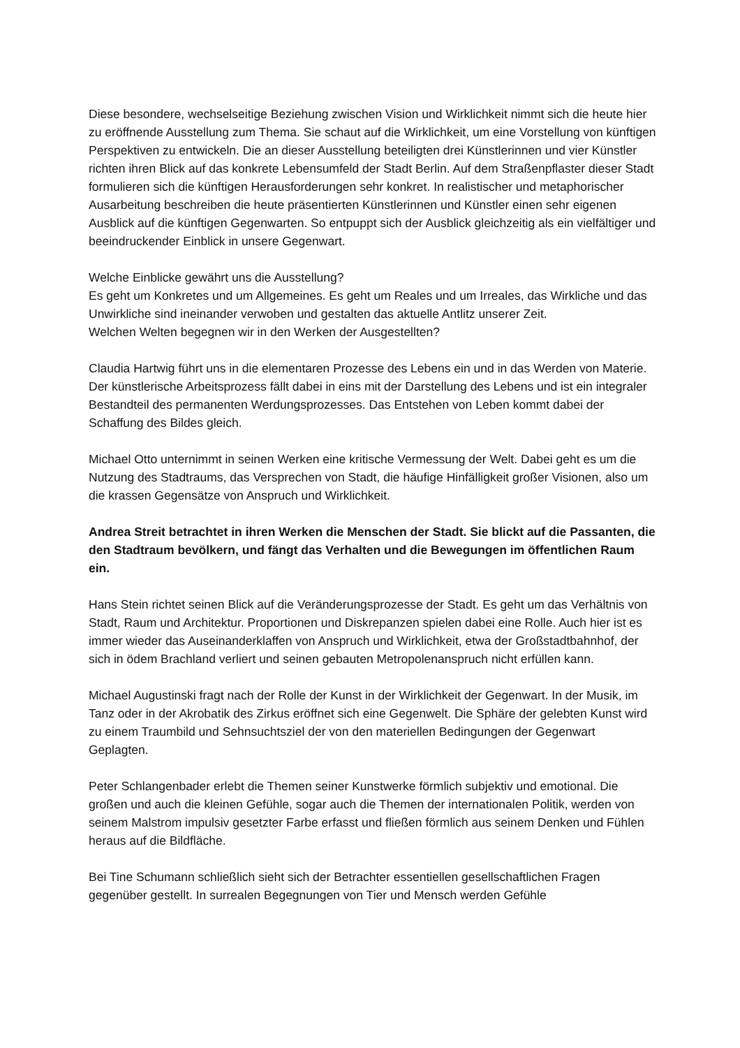Diese besondere, wechselseitige Beziehung zwischen Vision und Wirklichkeit nimmt sich die heute hier zu eröffnende Ausstellung zum Thema. Sie schaut auf die Wirklichkeit, um eine Vorstellung von künftigen Perspektiven zu entwickeln. Die an dieser Ausstellung beteiligten drei Künstlerinnen und vier Künstler richten ihren Blick auf das konkrete Lebensumfeld der Stadt Berlin. Auf dem Straßenpflaster dieser Stadt formulieren sich die künftigen Herausforderungen sehr konkret. In realistischer und metaphorischer Ausarbeitung beschreiben die heute präsentierten Künstlerinnen und Künstler einen sehr eigenen Ausblick auf die künftigen Gegenwarten. So entpuppt sich der Ausblick gleichzeitig als ein vielfältiger und beeindruckender Einblick in unsere Gegenwart.
Welche Einblicke gewährt uns die Ausstellung?
Es geht um Konkretes und um Allgemeines. Es geht um Reales und um Irreales, das Wirkliche und das Unwirkliche sind ineinander verwoben und gestalten das aktuelle Antlitz unserer Zeit.
Welchen Welten begegnen wir in den Werken der Ausgestellten?
Claudia Hartwig führt uns in die elementaren Prozesse des Lebens ein und in das Werden von Materie. Der künstlerische Arbeitsprozess fällt dabei in eins mit der Darstellung des Lebens und ist ein integraler Bestandteil des permanenten Werdungsprozesses. Das Entstehen von Leben kommt dabei der Schaffung des Bildes gleich.
Michael Otto unternimmt in seinen Werken eine kritische Vermessung der Welt. Dabei geht es um die Nutzung des Stadtraums, das Versprechen von Stadt, die häufige Hinfälligkeit großer Visionen, also um die krassen Gegensätze von Anspruch und Wirklichkeit.
Andrea Streit betrachtet in ihren Werken die Menschen der Stadt. Sie blickt auf die Passanten, die den Stadtraum bevölkern, und fängt das Verhalten und die Bewegungen im öffentlichen Raum ein.
Hans Stein richtet seinen Blick auf die Veränderungsprozesse der Stadt. Es geht um das Verhältnis von Stadt, Raum und Architektur. Proportionen und Diskrepanzen spielen dabei eine Rolle. Auch hier ist es immer wieder das Auseinanderklaffen von Anspruch und Wirklichkeit, etwa der Großstadtbahnhof, der sich in ödem Brachland verliert und seinen gebauten Metropolenanspruch nicht erfüllen kann.
Michael Augustinski fragt nach der Rolle der Kunst in der Wirklichkeit der Gegenwart. In der Musik, im Tanz oder in der Akrobatik des Zirkus eröffnet sich eine Gegenwelt. Die Sphäre der gelebten Kunst wird zu einem Traumbild und Sehnsuchtsziel der von den materiellen Bedingungen der Gegenwart Geplagten.
Peter Schlangenbader erlebt die Themen seiner Kunstwerke förmlich subjektiv und emotional. Die großen und auch die kleinen Gefühle, sogar auch die Themen der internationalen Politik, werden von seinem Malstrom impulsiv gesetzter Farbe erfasst und fließen förmlich aus seinem Denken und Fühlen heraus auf die Bildfläche.
Bei Tine Schumann schließlich sieht sich der Betrachter essentiellen gesellschaftlichen Fragen gegenüber gestellt. In surrealen Begegnungen von Tier und Mensch werden Gefühle